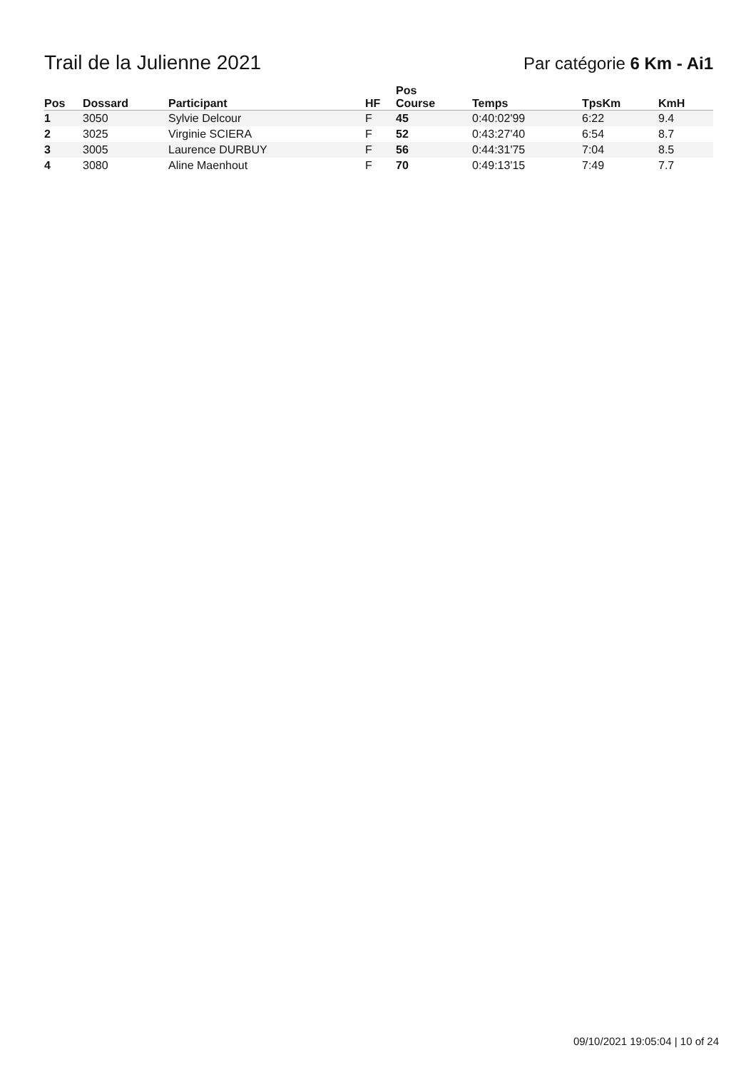Trail de la Julienne 2021
Par catégorie 6 Km - Ai1
| Pos | Dossard | Participant | HF | Pos Course | Temps | TpsKm | KmH |
| --- | --- | --- | --- | --- | --- | --- | --- |
| 1 | 3050 | Sylvie Delcour | F | 45 | 0:40:02'99 | 6:22 | 9.4 |
| 2 | 3025 | Virginie SCIERA | F | 52 | 0:43:27'40 | 6:54 | 8.7 |
| 3 | 3005 | Laurence DURBUY | F | 56 | 0:44:31'75 | 7:04 | 8.5 |
| 4 | 3080 | Aline Maenhout | F | 70 | 0:49:13'15 | 7:49 | 7.7 |
09/10/2021 19:05:04 | 10 of 24